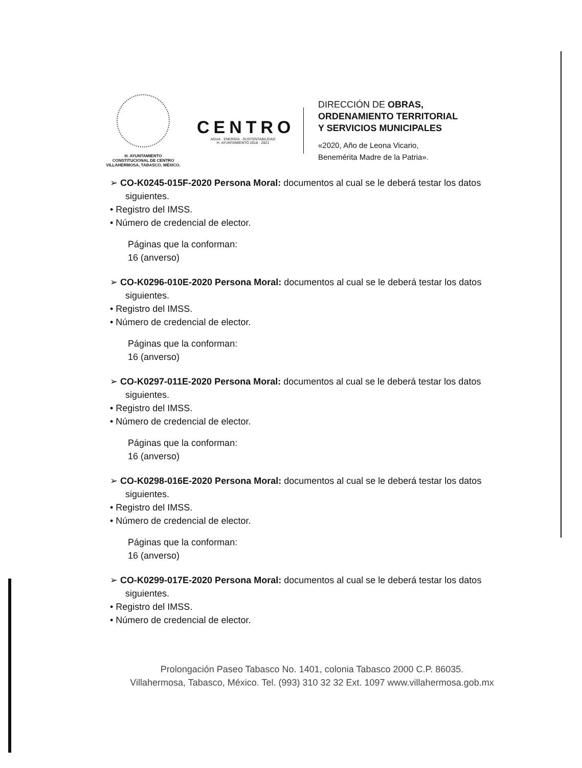H. AYUNTAMIENTO
CONSTITUCIONAL DE CENTRO
VILLAHERMOSA, TABASCO, MÉXICO.
CENTRO
AGUA · ENERGÍA · SUSTENTABILIDAD
H. AYUNTAMIENTO 2018 · 2021
DIRECCIÓN DE OBRAS,
ORDENAMIENTO TERRITORIAL
Y SERVICIOS MUNICIPALES
«2020, Año de Leona Vicario,
Benemérita Madre de la Patria».
➢ CO-K0245-015F-2020 Persona Moral: documentos al cual se le deberá testar los datos siguientes.
• Registro del IMSS.
• Número de credencial de elector.
Páginas que la conforman:
16 (anverso)
➢ CO-K0296-010E-2020 Persona Moral: documentos al cual se le deberá testar los datos siguientes.
• Registro del IMSS.
• Número de credencial de elector.
Páginas que la conforman:
16 (anverso)
➢ CO-K0297-011E-2020 Persona Moral: documentos al cual se le deberá testar los datos siguientes.
• Registro del IMSS.
• Número de credencial de elector.
Páginas que la conforman:
16 (anverso)
➢ CO-K0298-016E-2020 Persona Moral: documentos al cual se le deberá testar los datos siguientes.
• Registro del IMSS.
• Número de credencial de elector.
Páginas que la conforman:
16 (anverso)
➢ CO-K0299-017E-2020 Persona Moral: documentos al cual se le deberá testar los datos siguientes.
• Registro del IMSS.
• Número de credencial de elector.
Prolongación Paseo Tabasco No. 1401, colonia Tabasco 2000 C.P. 86035.
Villahermosa, Tabasco, México. Tel. (993) 310 32 32 Ext. 1097 www.villahermosa.gob.mx